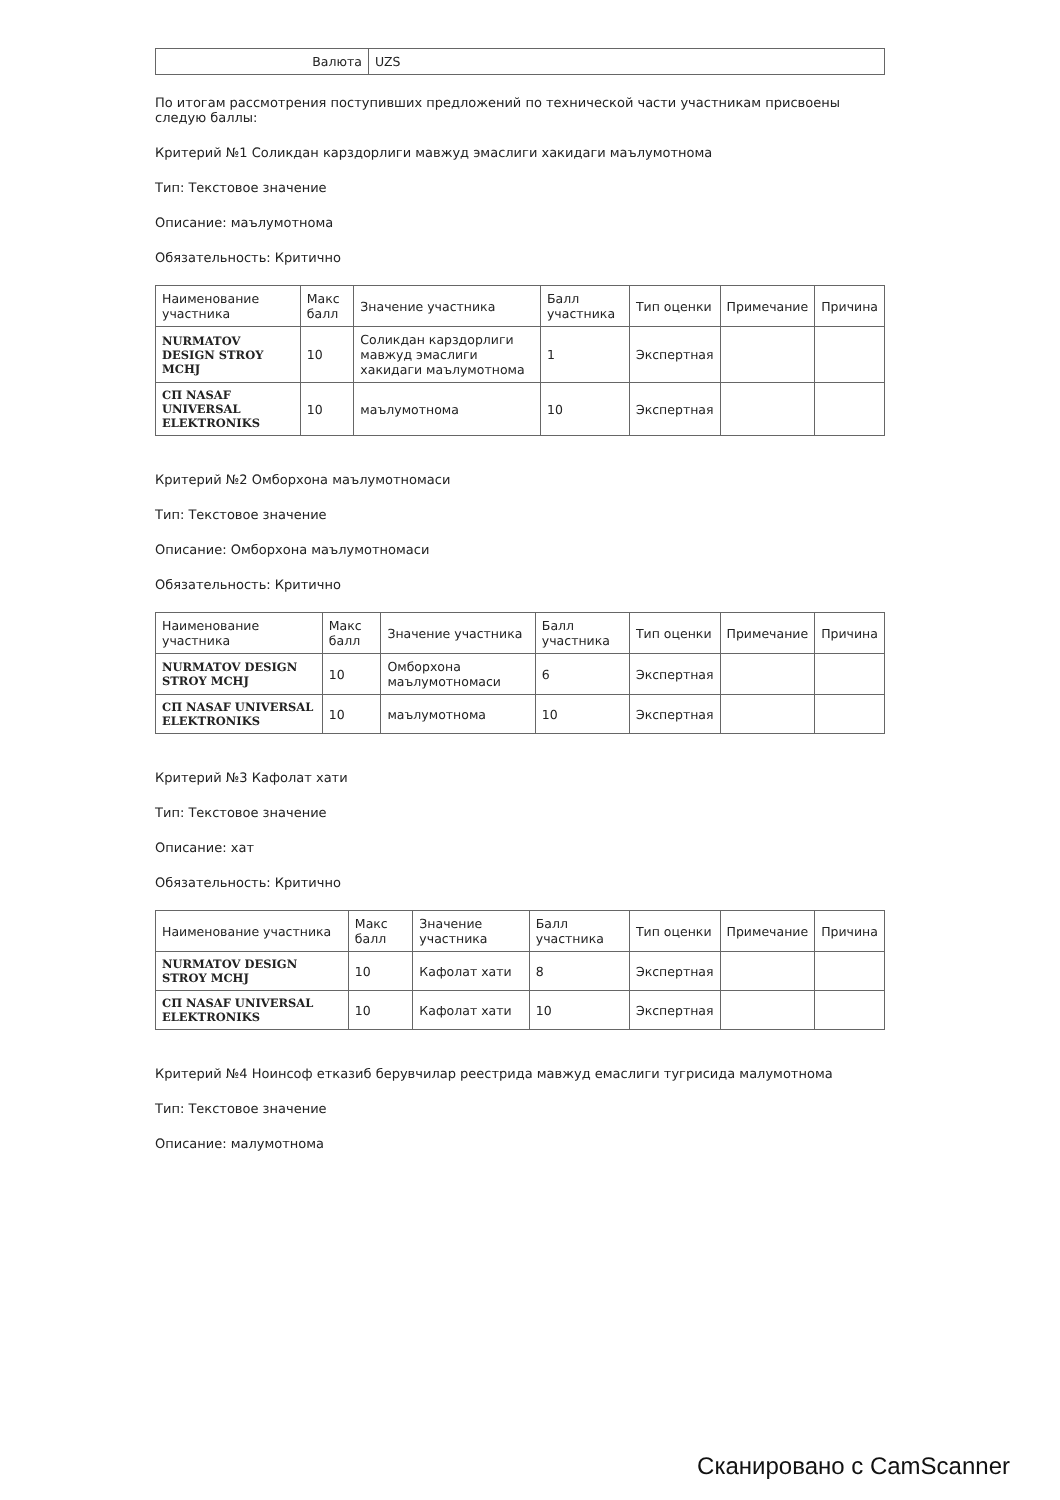| Валюта | UZS |
По итогам рассмотрения поступивших предложений по технической части участникам присвоены следую баллы:
Критерий №1 Соликдан карздорлиги мавжуд эмаслиги хакидаги маълумотнома
Тип: Текстовое значение
Описание: маълумотнома
Обязательность: Критично
| Наименование участника | Макс балл | Значение участника | Балл участника | Тип оценки | Примечание | Причина |
| --- | --- | --- | --- | --- | --- | --- |
| NURMATOV DESIGN STROY MCHJ | 10 | Соликдан карздорлиги мавжуд эмаслиги хакидаги маълумотнома | 1 | Экспертная | | |
| СП NASAF UNIVERSAL ELEKTRONIKS | 10 | маълумотнома | 10 | Экспертная | | |
Критерий №2 Омборхона маълумотномаси
Тип: Текстовое значение
Описание: Омборхона маълумотномаси
Обязательность: Критично
| Наименование участника | Макс балл | Значение участника | Балл участника | Тип оценки | Примечание | Причина |
| --- | --- | --- | --- | --- | --- | --- |
| NURMATOV DESIGN STROY MCHJ | 10 | Омборхона маълумотномаси | 6 | Экспертная | | |
| СП NASAF UNIVERSAL ELEKTRONIKS | 10 | маълумотнома | 10 | Экспертная | | |
Критерий №3 Кафолат хати
Тип: Текстовое значение
Описание: хат
Обязательность: Критично
| Наименование участника | Макс балл | Значение участника | Балл участника | Тип оценки | Примечание | Причина |
| --- | --- | --- | --- | --- | --- | --- |
| NURMATOV DESIGN STROY MCHJ | 10 | Кафолат хати | 8 | Экспертная | | |
| СП NASAF UNIVERSAL ELEKTRONIKS | 10 | Кафолат хати | 10 | Экспертная | | |
Критерий №4 Ноинсоф етказиб берувчилар реестрида мавжуд емаслиги тугрисида малумотнома
Тип: Текстовое значение
Описание: малумотнома
Сканировано с CamScanner